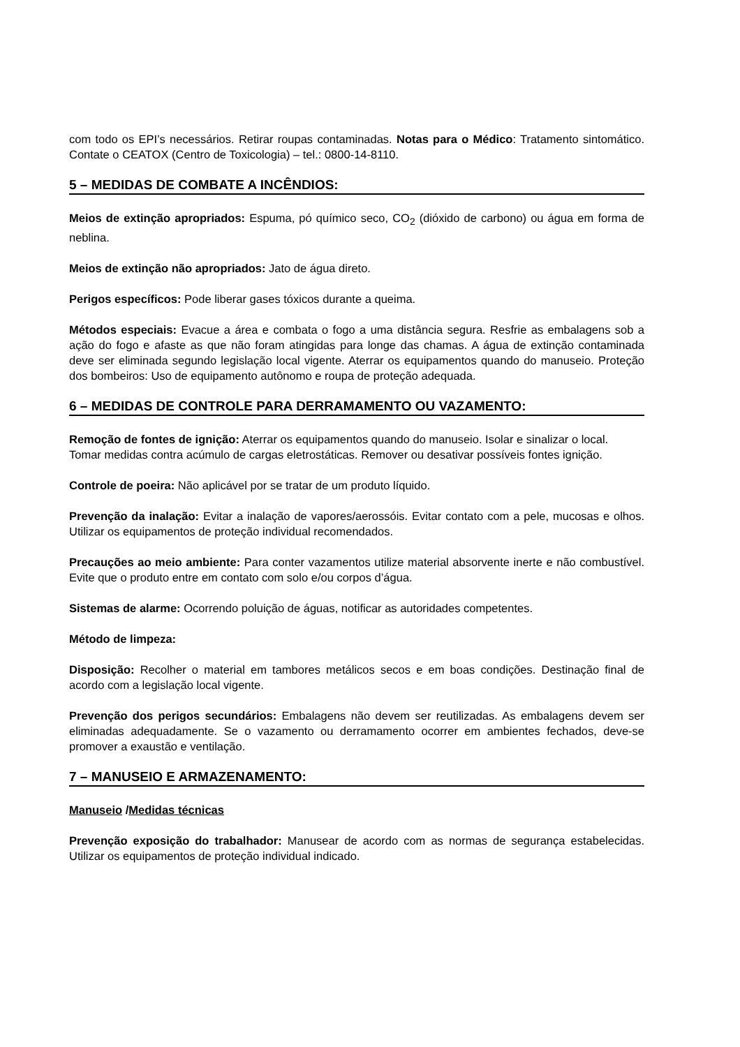com todo os EPI’s necessários. Retirar roupas contaminadas. Notas para o Médico: Tratamento sintomático. Contate o CEATOX (Centro de Toxicologia) – tel.: 0800-14-8110.
5 – MEDIDAS DE COMBATE A INCÊNDIOS:
Meios de extinção apropriados: Espuma, pó químico seco, CO<sub>2</sub> (dióxido de carbono) ou água em forma de neblina.
Meios de extinção não apropriados: Jato de água direto.
Perigos específicos: Pode liberar gases tóxicos durante a queima.
Métodos especiais: Evacue a área e combata o fogo a uma distância segura. Resfrie as embalagens sob a ação do fogo e afaste as que não foram atingidas para longe das chamas. A água de extinção contaminada deve ser eliminada segundo legislação local vigente. Aterrar os equipamentos quando do manuseio. Proteção dos bombeiros: Uso de equipamento autônomo e roupa de proteção adequada.
6 – MEDIDAS DE CONTROLE PARA DERRAMAMENTO OU VAZAMENTO:
Remoção de fontes de ignição: Aterrar os equipamentos quando do manuseio. Isolar e sinalizar o local.
Tomar medidas contra acúmulo de cargas eletrostáticas. Remover ou desativar possíveis fontes ignição.
Controle de poeira: Não aplicável por se tratar de um produto líquido.
Prevenção da inalação: Evitar a inalação de vapores/aerossóis. Evitar contato com a pele, mucosas e olhos. Utilizar os equipamentos de proteção individual recomendados.
Precauções ao meio ambiente: Para conter vazamentos utilize material absorvente inerte e não combustível. Evite que o produto entre em contato com solo e/ou corpos d’água.
Sistemas de alarme: Ocorrendo poluição de águas, notificar as autoridades competentes.
Método de limpeza:
Disposição: Recolher o material em tambores metálicos secos e em boas condições. Destinação final de acordo com a legislação local vigente.
Prevenção dos perigos secundários: Embalagens não devem ser reutilizadas. As embalagens devem ser eliminadas adequadamente. Se o vazamento ou derramamento ocorrer em ambientes fechados, deve-se promover a exaustão e ventilação.
7 – MANUSEIO E ARMAZENAMENTO:
Manuseio /Medidas técnicas
Prevenção exposição do trabalhador: Manusear de acordo com as normas de segurança estabelecidas. Utilizar os equipamentos de proteção individual indicado.